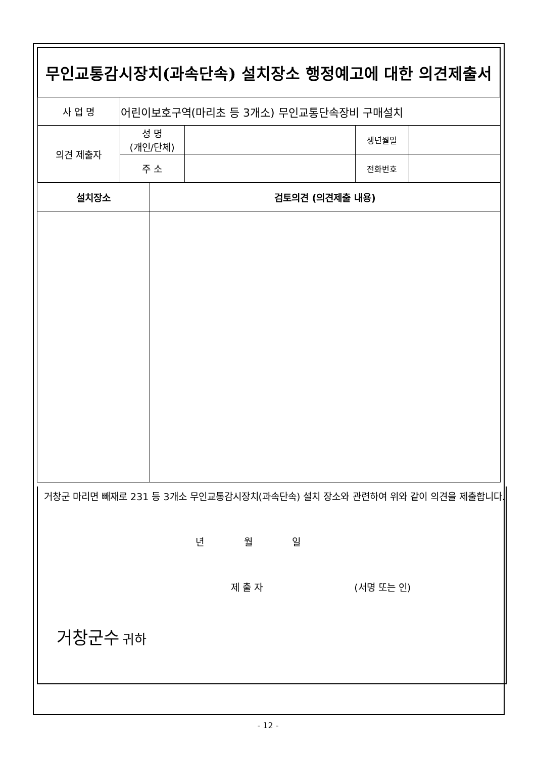| 무인교통감시장치(과속단속) 설치장소 행정예고에 대한 의견제출서 | | | | |
| 사 업 명 | 어린이보호구역(마리초 등 3개소) 무인교통단속장비 구매설치 | | | |
| 의견 제출자 | 성 명 (개인/단체) | | 생년월일 | |
| | 주 소 | | 전화번호 | |
| 설치장소 | 검토의견 (의견제출 내용) |
| --- | --- |
거창군 마리면 빼재로 231 등 3개소 무인교통감시장치(과속단속) 설치 장소와 관련하여 위와 같이 의견을 제출합니다.
년 월 일
제 출 자 (서명 또는 인)
거창군수 귀하
- 12 -